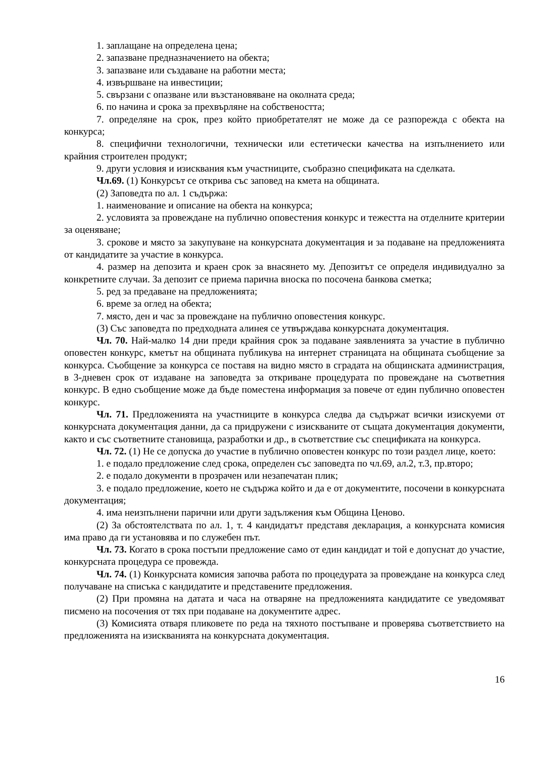1. заплащане на определена цена;
2. запазване предназначението на обекта;
3. запазване или създаване на работни места;
4. извършване на инвестиции;
5. свързани с опазване или възстановяване на околната среда;
6. по начина и срока за прехвърляне на собствеността;
7. определяне на срок, през който приобретателят не може да се разпорежда с обекта на конкурса;
8. специфични технологични, технически или естетически качества на изпълнението или крайния строителен продукт;
9. други условия и изисквания към участниците, съобразно спецификата на сделката.
Чл.69. (1) Конкурсът се открива със заповед на кмета на общината.
(2) Заповедта по ал. 1 съдържа:
1. наименование и описание на обекта на конкурса;
2. условията за провеждане на публично оповестения конкурс и тежестта на отделните критерии за оценяване;
3. срокове и място за закупуване на конкурсната документация и за подаване на предложенията от кандидатите за участие в конкурса.
4. размер на депозита и краен срок за внасянето му. Депозитът се определя индивидуално за конкретните случаи. За депозит се приема парична вноска по посочена банкова сметка;
5. ред за предаване на предложенията;
6. време за оглед на обекта;
7. място, ден и час за провеждане на публично оповестения конкурс.
(3) Със заповедта по предходната алинея се утвърждава конкурсната документация.
Чл. 70. Най-малко 14 дни преди крайния срок за подаване заявленията за участие в публично оповестен конкурс, кметът на общината публикува на интернет страницата на общината съобщение за конкурса. Съобщение за конкурса се поставя на видно място в сградата на общинската администрация, в 3-дневен срок от издаване на заповедта за откриване процедурата по провеждане на съответния конкурс. В едно съобщение може да бъде поместена информация за повече от един публично оповестен конкурс.
Чл. 71. Предложенията на участниците в конкурса следва да съдържат всички изискуеми от конкурсната документация данни, да са придружени с изискваните от същата документация документи, както и със съответните становища, разработки и др., в съответствие със спецификата на конкурса.
Чл. 72. (1) Не се допуска до участие в публично оповестен конкурс по този раздел лице, което:
1. е подало предложение след срока, определен със заповедта по чл.69, ал.2, т.3, пр.второ;
2. е подало документи в прозрачен или незапечатан плик;
3. е подало предложение, което не съдържа който и да е от документите, посочени в конкурсната документация;
4. има неизпълнени парични или други задължения към Община Ценово.
(2) За обстоятелствата по ал. 1, т. 4 кандидатът представя декларация, а конкурсната комисия има право да ги установява и по служебен път.
Чл. 73. Когато в срока постъпи предложение само от един кандидат и той е допуснат до участие, конкурсната процедура се провежда.
Чл. 74. (1) Конкурсната комисия започва работа по процедурата за провеждане на конкурса след получаване на списъка с кандидатите и представените предложения.
(2) При промяна на датата и часа на отваряне на предложенията кандидатите се уведомяват писмено на посочения от тях при подаване на документите адрес.
(3) Комисията отваря пликовете по реда на тяхното постъпване и проверява съответствието на предложенията на изискванията на конкурсната документация.
16